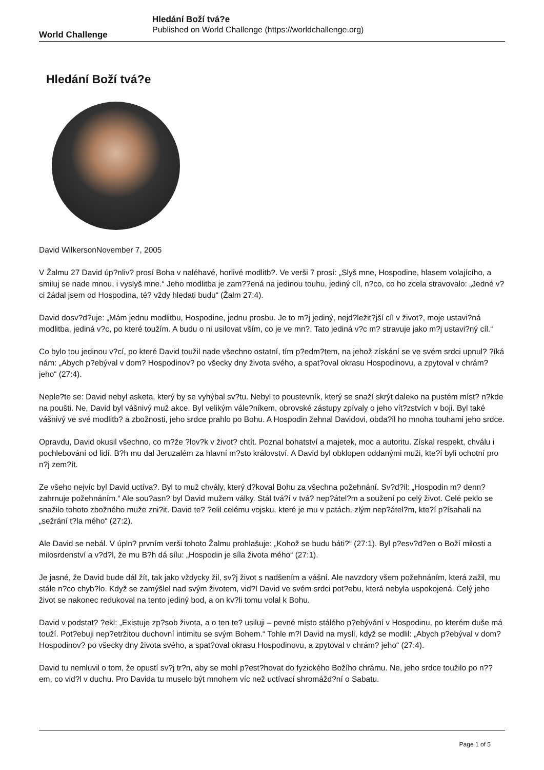World Challenge
Hledání Boží tvá?e
Published on World Challenge (https://worldchallenge.org)
Hledání Boží tvá?e
David WilkersonNovember 7, 2005
V Žalmu 27 David úp?nliv? prosí Boha v naléhavé, horlivé modlitb?. Ve verši 7 prosí: „Slyš mne, Hospodine, hlasem volajícího, a smiluj se nade mnou, i vyslyš mne.“ Jeho modlitba je zam??ená na jedinou touhu, jediný cíl, n?co, co ho zcela stravovalo: „Jedné v?ci žádal jsem od Hospodina, té? vždy hledati budu“ (Žalm 27:4).
David dosv?d?uje: „Mám jednu modlitbu, Hospodine, jednu prosbu. Je to m?j jediný, nejd?ležit?jší cíl v život?, moje ustavi?ná modlitba, jediná v?c, po které toužím. A budu o ni usilovat vším, co je ve mn?. Tato jediná v?c m? stravuje jako m?j ustavi?ný cíl.“
Co bylo tou jedinou v?cí, po které David toužil nade všechno ostatní, tím p?edm?tem, na jehož získání se ve svém srdci upnul? ?íká nám: „Abych p?ebýval v dom? Hospodinov? po všecky dny života svého, a spat?oval okrasu Hospodinovu, a zpytoval v chrám? jeho“ (27:4).
Neple?te se: David nebyl asketa, který by se vyhýbal sv?tu. Nebyl to poustevník, který se snaží skrýt daleko na pustém míst? n?kde na poušti. Ne, David byl vášnivý muž akce. Byl velikým vále?níkem, obrovské zástupy zpívaly o jeho vít?zstvích v boji. Byl také vášnivý ve své modlitb? a zbožnosti, jeho srdce prahlo po Bohu. A Hospodin žehnal Davidovi, obda?il ho mnoha touhami jeho srdce.
Opravdu, David okusil všechno, co m?že ?lov?k v život? chtít. Poznal bohatství a majetek, moc a autoritu. Získal respekt, chválu i pochlebování od lidí. B?h mu dal Jeruzalém za hlavní m?sto království. A David byl obklopen oddanými muži, kte?í byli ochotní pro n?j zem?ít.
Ze všeho nejvíc byl David uctíva?. Byl to muž chvály, který d?koval Bohu za všechna požehnání. Sv?d?il: „Hospodin m? denn? zahrnuje požehnáním.“ Ale sou?asn? byl David mužem války. Stál tvá?í v tvá? nep?átel?m a soužení po celý život. Celé peklo se snažilo tohoto zbožného muže zni?it. David te? ?elil celému vojsku, které je mu v patách, zlým nep?átel?m, kte?í p?ísahali na „sežrání t?la mého“ (27:2).
Ale David se nebál. V úpln? prvním verši tohoto Žalmu prohlašuje: „Kohož se budu báti?“ (27:1). Byl p?esv?d?en o Boží milosti a milosrdenství a v?d?l, že mu B?h dá sílu: „Hospodin je síla života mého“ (27:1).
Je jasné, že David bude dál žít, tak jako vždycky žil, sv?j život s nadšením a vášní. Ale navzdory všem požehnáním, která zažil, mu stále n?co chyb?lo. Když se zamýšlel nad svým životem, vid?l David ve svém srdci pot?ebu, která nebyla uspokojená. Celý jeho život se nakonec redukoval na tento jediný bod, a on kv?li tomu volal k Bohu.
David v podstat? ?ekl: „Existuje zp?sob života, a o ten te? usiluji – pevné místo stálého p?ebývání v Hospodinu, po kterém duše má touží. Pot?ebuji nep?etržitou duchovní intimitu se svým Bohem.“ Tohle m?l David na mysli, když se modlil: „Abych p?ebýval v dom? Hospodinov? po všecky dny života svého, a spat?oval okrasu Hospodinovu, a zpytoval v chrám? jeho“ (27:4).
David tu nemluvil o tom, že opustí sv?j tr?n, aby se mohl p?est?hovat do fyzického Božího chrámu. Ne, jeho srdce toužilo po n??em, co vid?l v duchu. Pro Davida tu muselo být mnohem víc než uctívací shromážd?ní o Sabatu.
Page 1 of 5